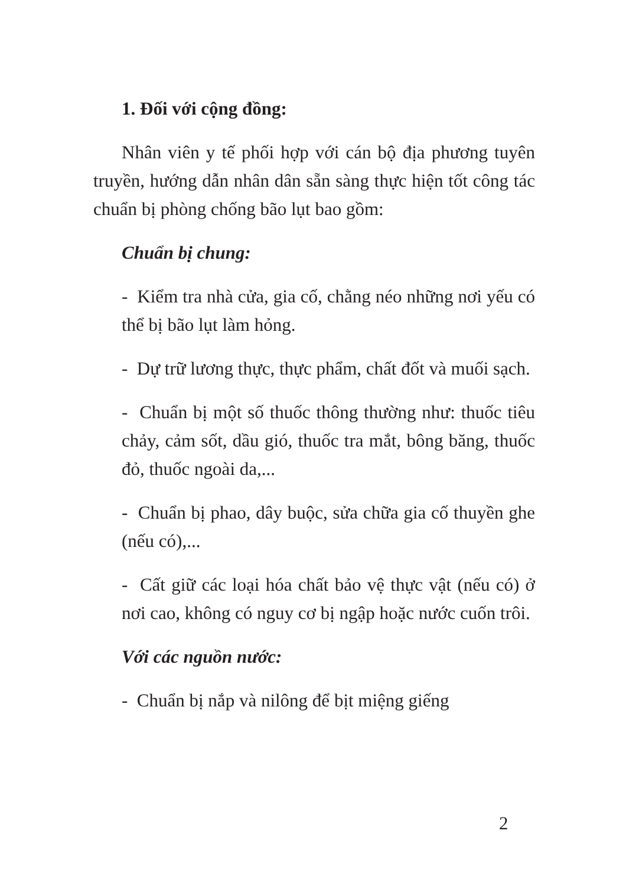1. Đối với cộng đồng:
Nhân viên y tế phối hợp với cán bộ địa phương tuyên truyền, hướng dẫn nhân dân sẵn sàng thực hiện tốt công tác chuẩn bị phòng chống bão lụt bao gồm:
Chuẩn bị chung:
- Kiểm tra nhà cửa, gia cố, chằng néo những nơi yếu có thể bị bão lụt làm hỏng.
- Dự trữ lương thực, thực phẩm, chất đốt và muối sạch.
- Chuẩn bị một số thuốc thông thường như: thuốc tiêu chảy, cảm sốt, dầu gió, thuốc tra mắt, bông băng, thuốc đỏ, thuốc ngoài da,...
- Chuẩn bị phao, dây buộc, sửa chữa gia cố thuyền ghe (nếu có),...
- Cất giữ các loại hóa chất bảo vệ thực vật (nếu có) ở nơi cao, không có nguy cơ bị ngập hoặc nước cuốn trôi.
Với các nguồn nước:
- Chuẩn bị nắp và nilông để bịt miệng giếng
2